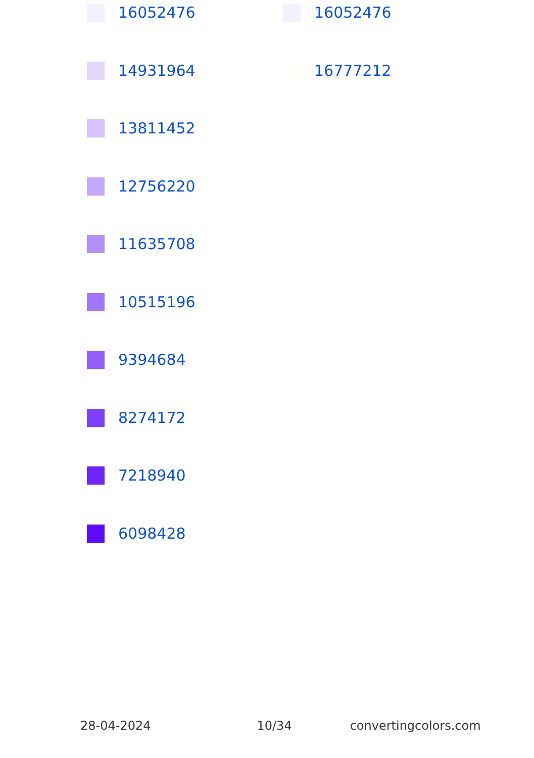16052476
14931964
13811452
12756220
11635708
10515196
9394684
8274172
7218940
6098428
16052476
16777212
28-04-2024 10/34 convertingcolors.com